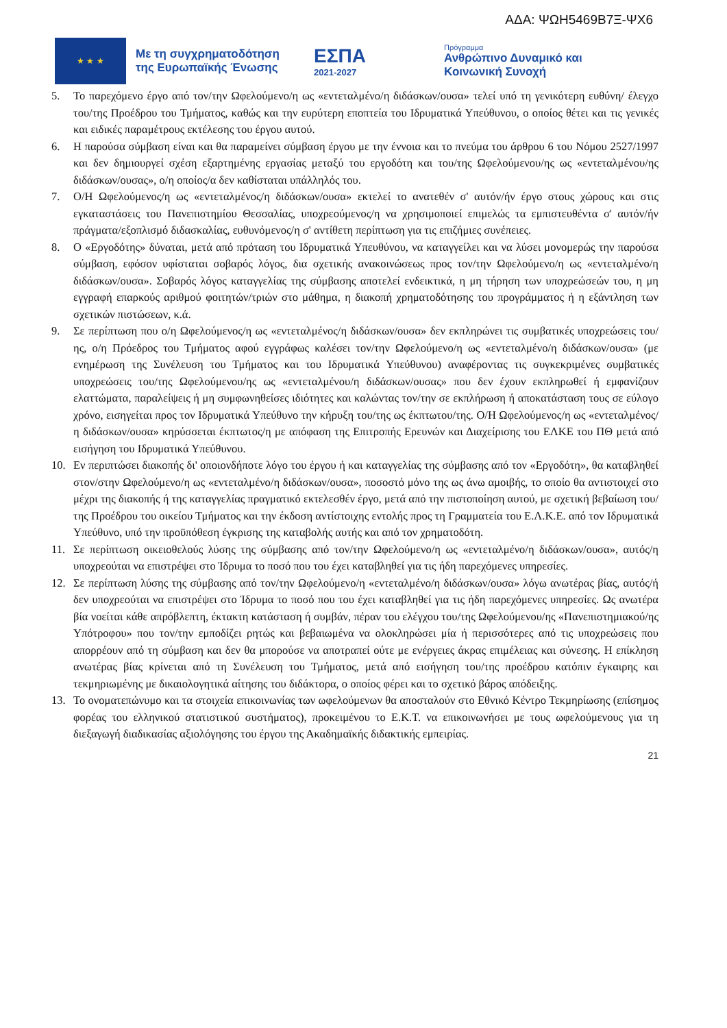ΑΔΑ: ΨΩΗ5469Β7Ξ-ΨΧ6
★ ★ ★
Με τη συγχρηματοδότηση της Ευρωπαϊκής Ένωσης
ΕΣΠΑ
2021-2027
Πρόγραμμα
Ανθρώπινο Δυναμικό και
Κοινωνική Συνοχή
5. Το παρεχόμενο έργο από τον/την Ωφελούμενο/η ως «εντεταλμένο/η διδάσκων/ουσα» τελεί υπό τη γενικότερη ευθύνη/ έλεγχο του/της Προέδρου του Τμήματος, καθώς και την ευρύτερη εποπτεία του Ιδρυματικά Υπεύθυνου, ο οποίος θέτει και τις γενικές και ειδικές παραμέτρους εκτέλεσης του έργου αυτού.
6. Η παρούσα σύμβαση είναι και θα παραμείνει σύμβαση έργου με την έννοια και το πνεύμα του άρθρου 6 του Νόμου 2527/1997 και δεν δημιουργεί σχέση εξαρτημένης εργασίας μεταξύ του εργοδότη και του/της Ωφελούμενου/ης ως «εντεταλμένου/ης διδάσκων/ουσας», ο/η οποίος/α δεν καθίσταται υπάλληλός του.
7. Ο/Η Ωφελούμενος/η ως «εντεταλμένος/η διδάσκων/ουσα» εκτελεί το ανατεθέν σ' αυτόν/ήν έργο στους χώρους και στις εγκαταστάσεις του Πανεπιστημίου Θεσσαλίας, υποχρεούμενος/η να χρησιμοποιεί επιμελώς τα εμπιστευθέντα σ' αυτόν/ήν πράγματα/εξοπλισμό διδασκαλίας, ευθυνόμενος/η σ' αντίθετη περίπτωση για τις επιζήμιες συνέπειες.
8. Ο «Εργοδότης» δύναται, μετά από πρόταση του Ιδρυματικά Υπευθύνου, να καταγγείλει και να λύσει μονομερώς την παρούσα σύμβαση, εφόσον υφίσταται σοβαρός λόγος, δια σχετικής ανακοινώσεως προς τον/την Ωφελούμενο/η ως «εντεταλμένο/η διδάσκων/ουσα». Σοβαρός λόγος καταγγελίας της σύμβασης αποτελεί ενδεικτικά, η μη τήρηση των υποχρεώσεών του, η μη εγγραφή επαρκούς αριθμού φοιτητών/τριών στο μάθημα, η διακοπή χρηματοδότησης του προγράμματος ή η εξάντληση των σχετικών πιστώσεων, κ.ά.
9. Σε περίπτωση που ο/η Ωφελούμενος/η ως «εντεταλμένος/η διδάσκων/ουσα» δεν εκπληρώνει τις συμβατικές υποχρεώσεις του/ης, ο/η Πρόεδρος του Τμήματος αφού εγγράφως καλέσει τον/την Ωφελούμενο/η ως «εντεταλμένο/η διδάσκων/ουσα» (με ενημέρωση της Συνέλευση του Τμήματος και του Ιδρυματικά Υπεύθυνου) αναφέροντας τις συγκεκριμένες συμβατικές υποχρεώσεις του/της Ωφελούμενου/ης ως «εντεταλμένου/η διδάσκων/ουσας» που δεν έχουν εκπληρωθεί ή εμφανίζουν ελαττώματα, παραλείψεις ή μη συμφωνηθείσες ιδιότητες και καλώντας τον/την σε εκπλήρωση ή αποκατάσταση τους σε εύλογο χρόνο, εισηγείται προς τον Ιδρυματικά Υπεύθυνο την κήρυξη του/της ως έκπτωτου/της. Ο/Η Ωφελούμενος/η ως «εντεταλμένος/η διδάσκων/ουσα» κηρύσσεται έκπτωτος/η με απόφαση της Επιτροπής Ερευνών και Διαχείρισης του ΕΛΚΕ του ΠΘ μετά από εισήγηση του Ιδρυματικά Υπεύθυνου.
10. Εν περιπτώσει διακοπής δι' οποιονδήποτε λόγο του έργου ή και καταγγελίας της σύμβασης από τον «Εργοδότη», θα καταβληθεί στον/στην Ωφελούμενο/η ως «εντεταλμένο/η διδάσκων/ουσα», ποσοστό μόνο της ως άνω αμοιβής, το οποίο θα αντιστοιχεί στο μέχρι της διακοπής ή της καταγγελίας πραγματικό εκτελεσθέν έργο, μετά από την πιστοποίηση αυτού, με σχετική βεβαίωση του/της Προέδρου του οικείου Τμήματος και την έκδοση αντίστοιχης εντολής προς τη Γραμματεία του Ε.Λ.Κ.Ε. από τον Ιδρυματικά Υπεύθυνο, υπό την προϋπόθεση έγκρισης της καταβολής αυτής και από τον χρηματοδότη.
11. Σε περίπτωση οικειοθελούς λύσης της σύμβασης από τον/την Ωφελούμενο/η ως «εντεταλμένο/η διδάσκων/ουσα», αυτός/η υποχρεούται να επιστρέψει στο Ίδρυμα το ποσό που του έχει καταβληθεί για τις ήδη παρεχόμενες υπηρεσίες.
12. Σε περίπτωση λύσης της σύμβασης από τον/την Ωφελούμενο/η «εντεταλμένο/η διδάσκων/ουσα» λόγω ανωτέρας βίας, αυτός/ή δεν υποχρεούται να επιστρέψει στο Ίδρυμα το ποσό που του έχει καταβληθεί για τις ήδη παρεχόμενες υπηρεσίες. Ως ανωτέρα βία νοείται κάθε απρόβλεπτη, έκτακτη κατάσταση ή συμβάν, πέραν του ελέγχου του/της Ωφελούμενου/ης «Πανεπιστημιακού/ης Υπότροφου» που τον/την εμποδίζει ρητώς και βεβαιωμένα να ολοκληρώσει μία ή περισσότερες από τις υποχρεώσεις που απορρέουν από τη σύμβαση και δεν θα μπορούσε να αποτραπεί ούτε με ενέργειες άκρας επιμέλειας και σύνεσης. Η επίκληση ανωτέρας βίας κρίνεται από τη Συνέλευση του Τμήματος, μετά από εισήγηση του/της προέδρου κατόπιν έγκαιρης και τεκμηριωμένης με δικαιολογητικά αίτησης του διδάκτορα, ο οποίος φέρει και το σχετικό βάρος απόδειξης.
13. Το ονοματεπώνυμο και τα στοιχεία επικοινωνίας των ωφελούμενων θα αποσταλούν στο Εθνικό Κέντρο Τεκμηρίωσης (επίσημος φορέας του ελληνικού στατιστικού συστήματος), προκειμένου το Ε.Κ.Τ. να επικοινωνήσει με τους ωφελούμενους για τη διεξαγωγή διαδικασίας αξιολόγησης του έργου της Ακαδημαϊκής διδακτικής εμπειρίας.
21